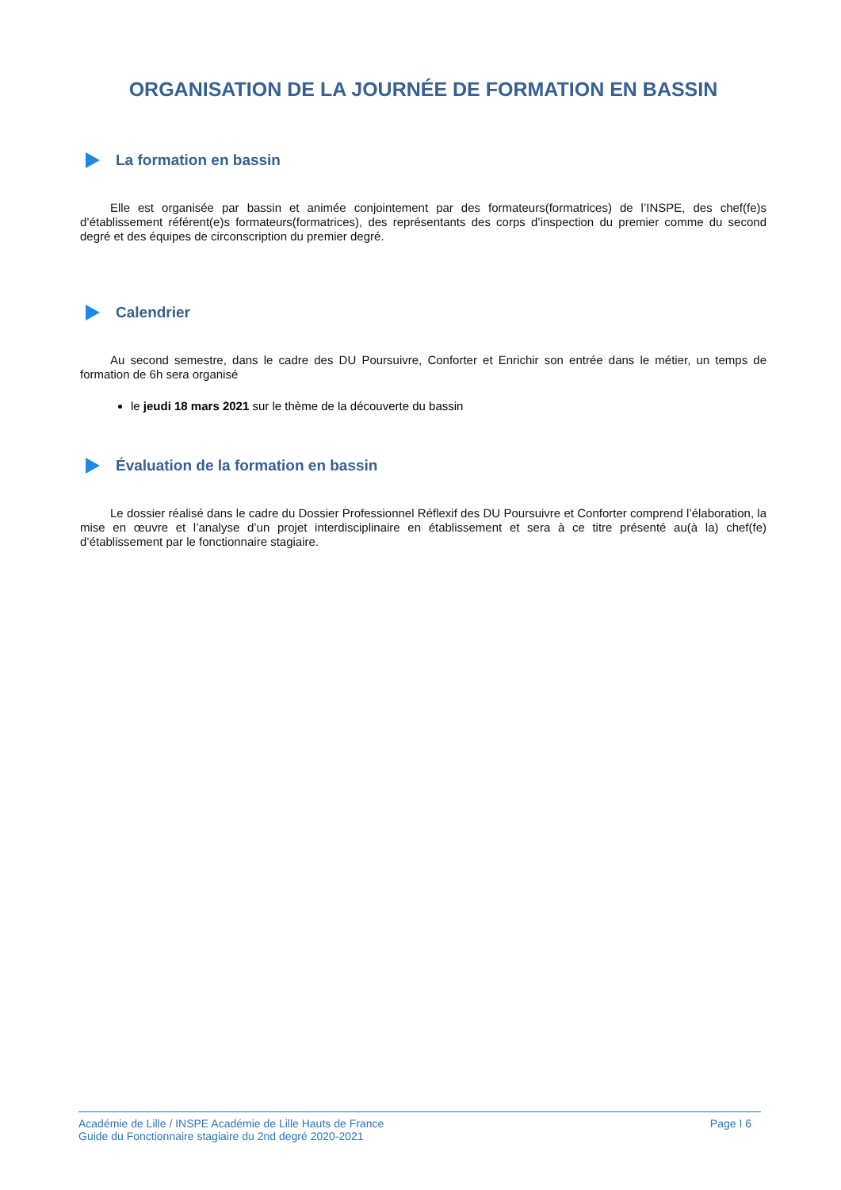ORGANISATION DE LA JOURNÉE DE FORMATION EN BASSIN
La formation en bassin
Elle est organisée par bassin et animée conjointement par des formateurs(formatrices) de l’INSPE, des chef(fe)s d’établissement référent(e)s formateurs(formatrices), des représentants des corps d’inspection du premier comme du second degré et des équipes de circonscription du premier degré.
Calendrier
Au second semestre, dans le cadre des DU Poursuivre, Conforter et Enrichir son entrée dans le métier, un temps de formation de 6h sera organisé
le jeudi 18 mars 2021 sur le thème de la découverte du bassin
Évaluation de la formation en bassin
Le dossier réalisé dans le cadre du Dossier Professionnel Réflexif des DU Poursuivre et Conforter comprend l’élaboration, la mise en œuvre et l’analyse d’un projet interdisciplinaire en établissement et sera à ce titre présenté au(à la) chef(fe) d’établissement par le fonctionnaire stagiaire.
Académie de Lille / INSPE Académie de Lille Hauts de France
Guide du Fonctionnaire stagiaire du 2nd degré 2020-2021
Page I 6